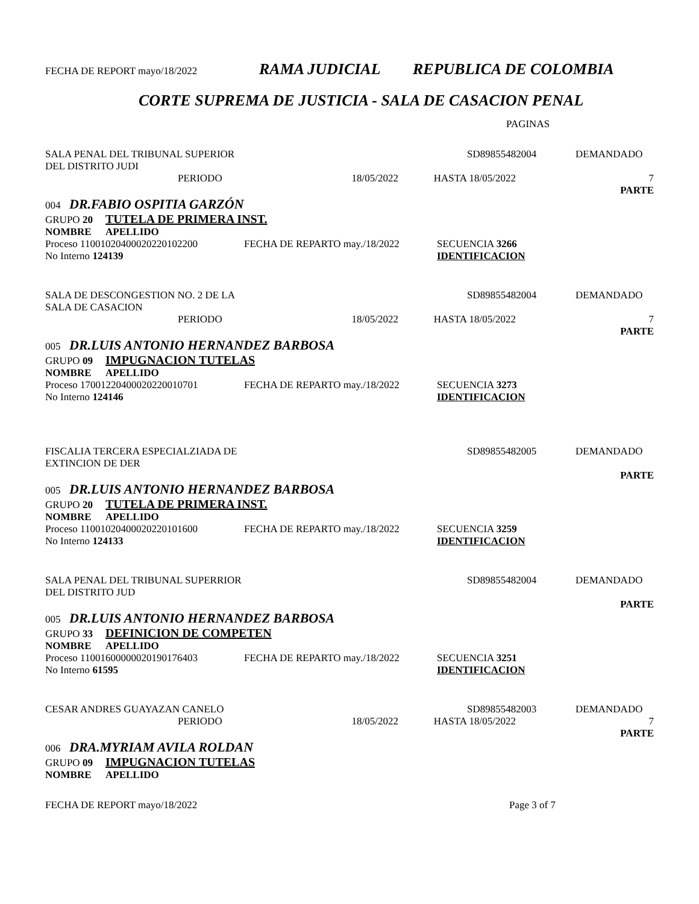FECHA DE REPORT mayo/18/2022 RAMA JUDICIAL REPUBLICA DE COLOMBIA
CORTE SUPREMA DE JUSTICIA - SALA DE CASACION PENAL
PAGINAS
SALA PENAL DEL TRIBUNAL SUPERIOR SD89855482004 DEMANDADO
DEL DISTRITO JUDI
PERIODO 18/05/2022 HASTA 18/05/2022 7
PARTE
004 DR.FABIO OSPITIA GARZÓN
GRUPO 20 TUTELA DE PRIMERA INST.
NOMBRE APELLIDO
Proceso 11001020400020220102200 FECHA DE REPARTO may./18/2022 SECUENCIA 3266
No Interno 124139 IDENTIFICACION
SALA DE DESCONGESTION NO. 2 DE LA SD89855482004 DEMANDADO
SALA DE CASACION
PERIODO 18/05/2022 HASTA 18/05/2022 7
PARTE
005 DR.LUIS ANTONIO HERNANDEZ BARBOSA
GRUPO 09 IMPUGNACION TUTELAS
NOMBRE APELLIDO
Proceso 17001220400020220010701 FECHA DE REPARTO may./18/2022 SECUENCIA 3273
No Interno 124146 IDENTIFICACION
FISCALIA TERCERA ESPECIALZIADA DE SD89855482005 DEMANDADO
EXTINCION DE DER
PARTE
005 DR.LUIS ANTONIO HERNANDEZ BARBOSA
GRUPO 20 TUTELA DE PRIMERA INST.
NOMBRE APELLIDO
Proceso 11001020400020220101600 FECHA DE REPARTO may./18/2022 SECUENCIA 3259
No Interno 124133 IDENTIFICACION
SALA PENAL DEL TRIBUNAL SUPERRIOR SD89855482004 DEMANDADO
DEL DISTRITO JUD
PARTE
005 DR.LUIS ANTONIO HERNANDEZ BARBOSA
GRUPO 33 DEFINICION DE COMPETEN
NOMBRE APELLIDO
Proceso 11001600000020190176403 FECHA DE REPARTO may./18/2022 SECUENCIA 3251
No Interno 61595 IDENTIFICACION
CESAR ANDRES GUAYAZAN CANELO SD89855482003 DEMANDADO
PERIODO 18/05/2022 HASTA 18/05/2022 7
PARTE
006 DRA.MYRIAM AVILA ROLDAN
GRUPO 09 IMPUGNACION TUTELAS
NOMBRE APELLIDO
FECHA DE REPORT mayo/18/2022 Page 3 of 7